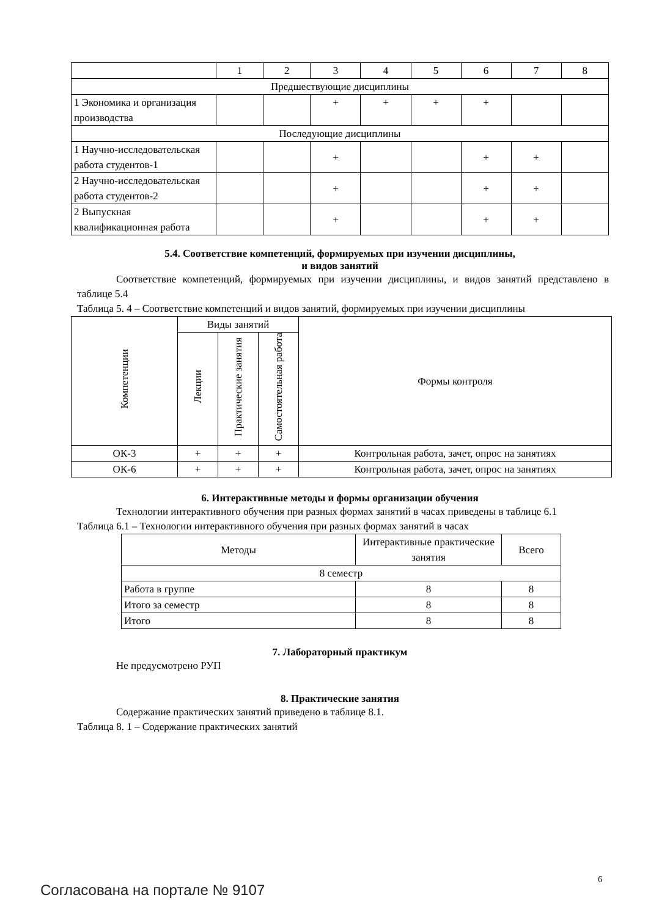| | 1 | 2 | 3 | 4 | 5 | 6 | 7 | 8 |
| Предшествующие дисциплины | | | | | | | | |
| 1 Экономика и организация производства | | | + | + | + | + | | |
| Последующие дисциплины | | | | | | | | |
| 1 Научно-исследовательская работа студентов-1 | | | + | | | + | + | |
| 2 Научно-исследовательская работа студентов-2 | | | + | | | + | + | |
| 2 Выпускная квалификационная работа | | | + | | | + | + | |
5.4. Соответствие компетенций, формируемых при изучении дисциплины,
и видов занятий
Соответствие компетенций, формируемых при изучении дисциплины, и видов занятий представлено в таблице 5.4
Таблица 5. 4 – Соответствие компетенций и видов занятий, формируемых при изучении дисциплины
| Компетенции | Виды занятий | | | Формы контроля |
| --- | --- | --- | --- | --- |
| | Лекции | Практические занятия | Самостоятельная работа | |
| ОК-3 | + | + | + | Контрольная работа, зачет, опрос на занятиях |
| ОК-6 | + | + | + | Контрольная работа, зачет, опрос на занятиях |
6. Интерактивные методы и формы организации обучения
Технологии интерактивного обучения при разных формах занятий в часах приведены в таблице 6.1
Таблица 6.1 – Технологии интерактивного обучения при разных формах занятий в часах
| Методы | Интерактивные практические занятия | Всего |
| 8 семестр | | |
| Работа в группе | 8 | 8 |
| Итого за семестр | 8 | 8 |
| Итого | 8 | 8 |
7. Лабораторный практикум
Не предусмотрено РУП
8. Практические занятия
Содержание практических занятий приведено в таблице 8.1.
Таблица 8. 1 – Содержание практических занятий
6
Согласована на портале № 9107